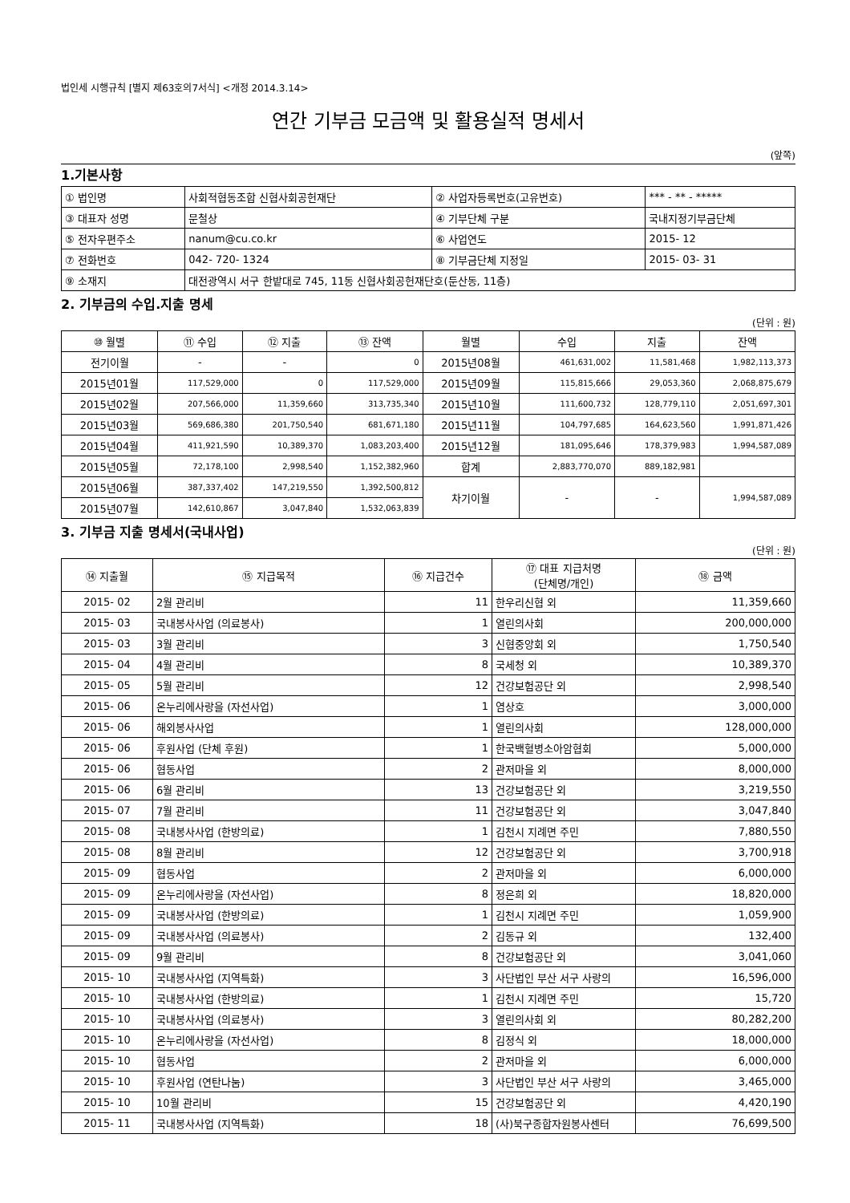법인세 시행규칙 [별지 제63호의7서식] <개정 2014.3.14>
연간 기부금 모금액 및 활용실적 명세서
(앞쪽)
1.기본사항
| ① 법인명 | 사회적협동조합 신협사회공헌재단 | ② 사업자등록번호(고유번호) | *** - ** - ***** |
| ③ 대표자 성명 | 문철상 | ④ 기부단체 구분 | 국내지정기부금단체 |
| ⑤ 전자우편주소 | nanum@cu.co.kr | ⑥ 사업연도 | 2015- 12 |
| ⑦ 전화번호 | 042- 720- 1324 | ⑧ 기부금단체 지정일 | 2015- 03- 31 |
| ⑨ 소재지 | 대전광역시 서구 한밭대로 745, 11동 신협사회공헌재단호(둔산동, 11층) | | |
2. 기부금의 수입.지출 명세
(단위 : 원)
| ⑩ 월별 | ⑪ 수입 | ⑫ 지출 | ⑬ 잔액 | 월별 | 수입 | 지출 | 잔액 |
| --- | --- | --- | --- | --- | --- | --- | --- |
| 전기이월 | - | - | 0 | 2015년08월 | 461,631,002 | 11,581,468 | 1,982,113,373 |
| 2015년01월 | 117,529,000 | 0 | 117,529,000 | 2015년09월 | 115,815,666 | 29,053,360 | 2,068,875,679 |
| 2015년02월 | 207,566,000 | 11,359,660 | 313,735,340 | 2015년10월 | 111,600,732 | 128,779,110 | 2,051,697,301 |
| 2015년03월 | 569,686,380 | 201,750,540 | 681,671,180 | 2015년11월 | 104,797,685 | 164,623,560 | 1,991,871,426 |
| 2015년04월 | 411,921,590 | 10,389,370 | 1,083,203,400 | 2015년12월 | 181,095,646 | 178,379,983 | 1,994,587,089 |
| 2015년05월 | 72,178,100 | 2,998,540 | 1,152,382,960 | 합계 | 2,883,770,070 | 889,182,981 | |
| 2015년06월 | 387,337,402 | 147,219,550 | 1,392,500,812 | 차기이월 | - | - | 1,994,587,089 |
| 2015년07월 | 142,610,867 | 3,047,840 | 1,532,063,839 | | | | |
3. 기부금 지출 명세서(국내사업)
(단위 : 원)
| ⑭ 지출월 | ⑮ 지급목적 | ⑯ 지급건수 | ⑰ 대표 지급처명 (단체명/개인) | ⑱ 금액 |
| --- | --- | --- | --- | --- |
| 2015- 02 | 2월 관리비 | 11 | 한우리신협 외 | 11,359,660 |
| 2015- 03 | 국내봉사사업 (의료봉사) | 1 | 열린의사회 | 200,000,000 |
| 2015- 03 | 3월 관리비 | 3 | 신협중앙회 외 | 1,750,540 |
| 2015- 04 | 4월 관리비 | 8 | 국세청 외 | 10,389,370 |
| 2015- 05 | 5월 관리비 | 12 | 건강보험공단 외 | 2,998,540 |
| 2015- 06 | 온누리에사랑을 (자선사업) | 1 | 염상호 | 3,000,000 |
| 2015- 06 | 해외봉사사업 | 1 | 열린의사회 | 128,000,000 |
| 2015- 06 | 후원사업 (단체 후원) | 1 | 한국백혈병소아암협회 | 5,000,000 |
| 2015- 06 | 협동사업 | 2 | 관저마을 외 | 8,000,000 |
| 2015- 06 | 6월 관리비 | 13 | 건강보험공단 외 | 3,219,550 |
| 2015- 07 | 7월 관리비 | 11 | 건강보험공단 외 | 3,047,840 |
| 2015- 08 | 국내봉사사업 (한방의료) | 1 | 김천시 지례면 주민 | 7,880,550 |
| 2015- 08 | 8월 관리비 | 12 | 건강보험공단 외 | 3,700,918 |
| 2015- 09 | 협동사업 | 2 | 관저마을 외 | 6,000,000 |
| 2015- 09 | 온누리에사랑을 (자선사업) | 8 | 정은희 외 | 18,820,000 |
| 2015- 09 | 국내봉사사업 (한방의료) | 1 | 김천시 지례면 주민 | 1,059,900 |
| 2015- 09 | 국내봉사사업 (의료봉사) | 2 | 김동규 외 | 132,400 |
| 2015- 09 | 9월 관리비 | 8 | 건강보험공단 외 | 3,041,060 |
| 2015- 10 | 국내봉사사업 (지역특화) | 3 | 사단법인 부산 서구 사랑의 | 16,596,000 |
| 2015- 10 | 국내봉사사업 (한방의료) | 1 | 김천시 지례면 주민 | 15,720 |
| 2015- 10 | 국내봉사사업 (의료봉사) | 3 | 열린의사회 외 | 80,282,200 |
| 2015- 10 | 온누리에사랑을 (자선사업) | 8 | 김정식 외 | 18,000,000 |
| 2015- 10 | 협동사업 | 2 | 관저마을 외 | 6,000,000 |
| 2015- 10 | 후원사업 (연탄나눔) | 3 | 사단법인 부산 서구 사랑의 | 3,465,000 |
| 2015- 10 | 10월 관리비 | 15 | 건강보험공단 외 | 4,420,190 |
| 2015- 11 | 국내봉사사업 (지역특화) | 18 | (사)북구종합자원봉사센터 | 76,699,500 |